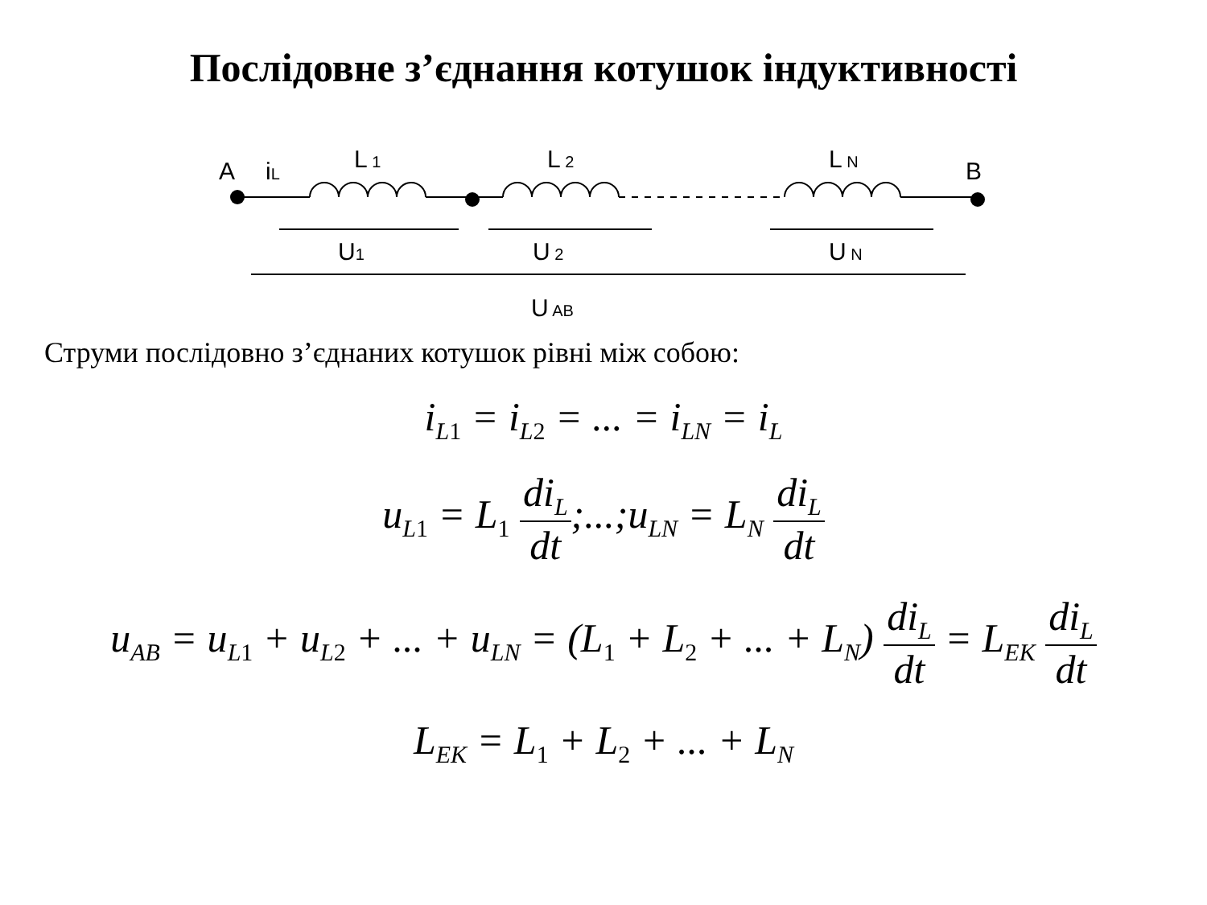Послідовне з’єднання котушок індуктивності
A
iL
L 1
L 2
L N
B
U1
U 2
U N
U AB
Струми послідовно з’єднаних котушок рівні між собою:
i<sub>L1</sub> = i<sub>L2</sub> = ... = i<sub>LN</sub> = i<sub>L</sub>
u<sub>L1</sub> = L<sub>1</sub> di<sub>L</sub> dt;...;u<sub>LN</sub> = L<sub>N</sub> di<sub>L</sub> dt
u<sub>AB</sub> = u<sub>L1</sub> + u<sub>L2</sub> + ... + u<sub>LN</sub> = (L<sub>1</sub> + L<sub>2</sub> + ... + L<sub>N</sub>) di<sub>L</sub> dt = L<sub>EK</sub> di<sub>L</sub> dt
L<sub>EK</sub> = L<sub>1</sub> + L<sub>2</sub> + ... + L<sub>N</sub>